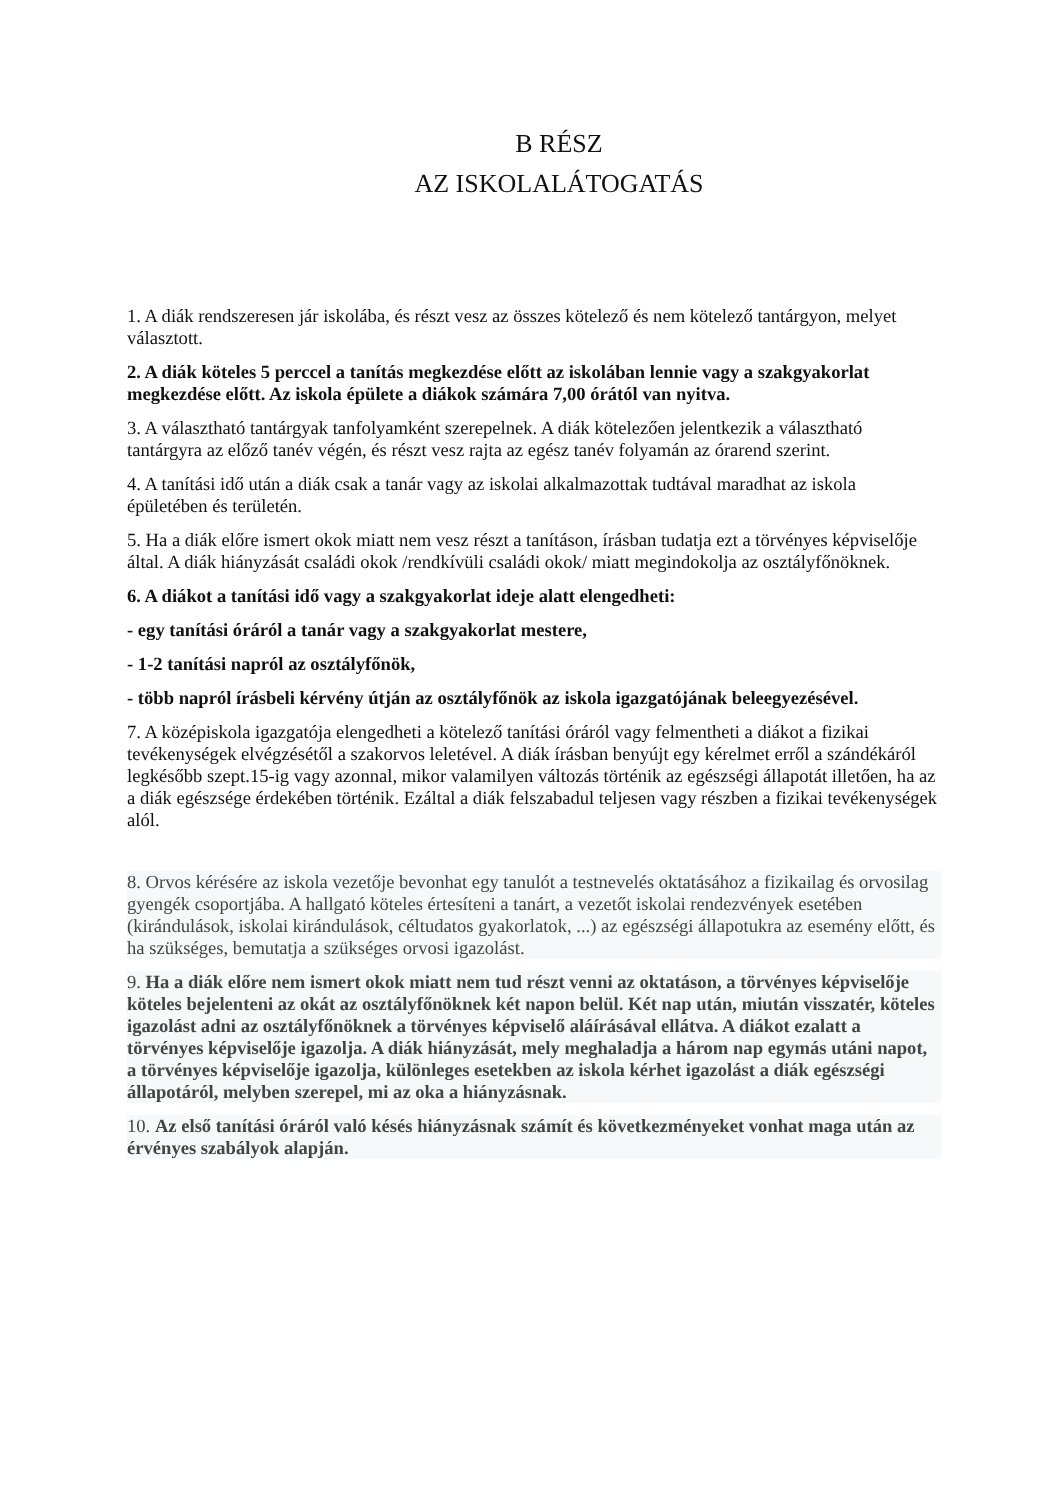B RÉSZ
AZ ISKOLALÁTOGATÁS
1. A diák rendszeresen jár iskolába, és részt vesz az összes kötelező és nem kötelező tantárgyon, melyet választott.
2. A diák köteles 5 perccel a tanítás megkezdése előtt az iskolában lennie vagy a szakgyakorlat megkezdése előtt. Az iskola épülete a diákok számára 7,00 órától van nyitva.
3. A választható tantárgyak tanfolyamként szerepelnek. A diák kötelezően jelentkezik a választható tantárgyra az előző tanév végén, és részt vesz rajta az egész tanév folyamán az órarend szerint.
4. A tanítási idő után a diák csak a tanár vagy az iskolai alkalmazottak tudtával maradhat az iskola épületében és területén.
5. Ha a diák előre ismert okok miatt nem vesz részt a tanításon, írásban tudatja ezt a törvényes képviselője által. A diák hiányzását családi okok /rendkívüli családi okok/ miatt megindokolja az osztályfőnöknek.
6. A diákot a tanítási idő vagy a szakgyakorlat ideje alatt elengedheti:
- egy tanítási óráról a tanár vagy a szakgyakorlat mestere,
- 1-2 tanítási napról az osztályfőnök,
- több napról írásbeli kérvény útján az osztályfőnök az iskola igazgatójának beleegyezésével.
7. A középiskola igazgatója elengedheti a kötelező tanítási óráról vagy felmentheti a diákot a fizikai tevékenységek elvégzésétől a szakorvos leletével. A diák írásban benyújt egy kérelmet erről a szándékáról legkésőbb szept.15-ig vagy azonnal, mikor valamilyen változás történik az egészségi állapotát illetően, ha az a diák egészsége érdekében történik. Ezáltal a diák felszabadul teljesen vagy részben a fizikai tevékenységek alól.
8. Orvos kérésére az iskola vezetője bevonhat egy tanulót a testnevelés oktatásához a fizikailag és orvosilag gyengék csoportjába. A hallgató köteles értesíteni a tanárt, a vezetőt iskolai rendezvények esetében (kirándulások, iskolai kirándulások, céltudatos gyakorlatok, ...) az egészségi állapotukra az esemény előtt, és ha szükséges, bemutatja a szükséges orvosi igazolást.
9. Ha a diák előre nem ismert okok miatt nem tud részt venni az oktatáson, a törvényes képviselője köteles bejelenteni az okát az osztályfőnöknek két napon belül. Két nap után, miután visszatér, köteles igazolást adni az osztályfőnöknek a törvényes képviselő aláírásával ellátva. A diákot ezalatt a törvényes képviselője igazolja. A diák hiányzását, mely meghaladja a három nap egymás utáni napot, a törvényes képviselője igazolja, különleges esetekben az iskola kérhet igazolást a diák egészségi állapotáról, melyben szerepel, mi az oka a hiányzásnak.
10. Az első tanítási óráról való késés hiányzásnak számít és következményeket vonhat maga után az érvényes szabályok alapján.